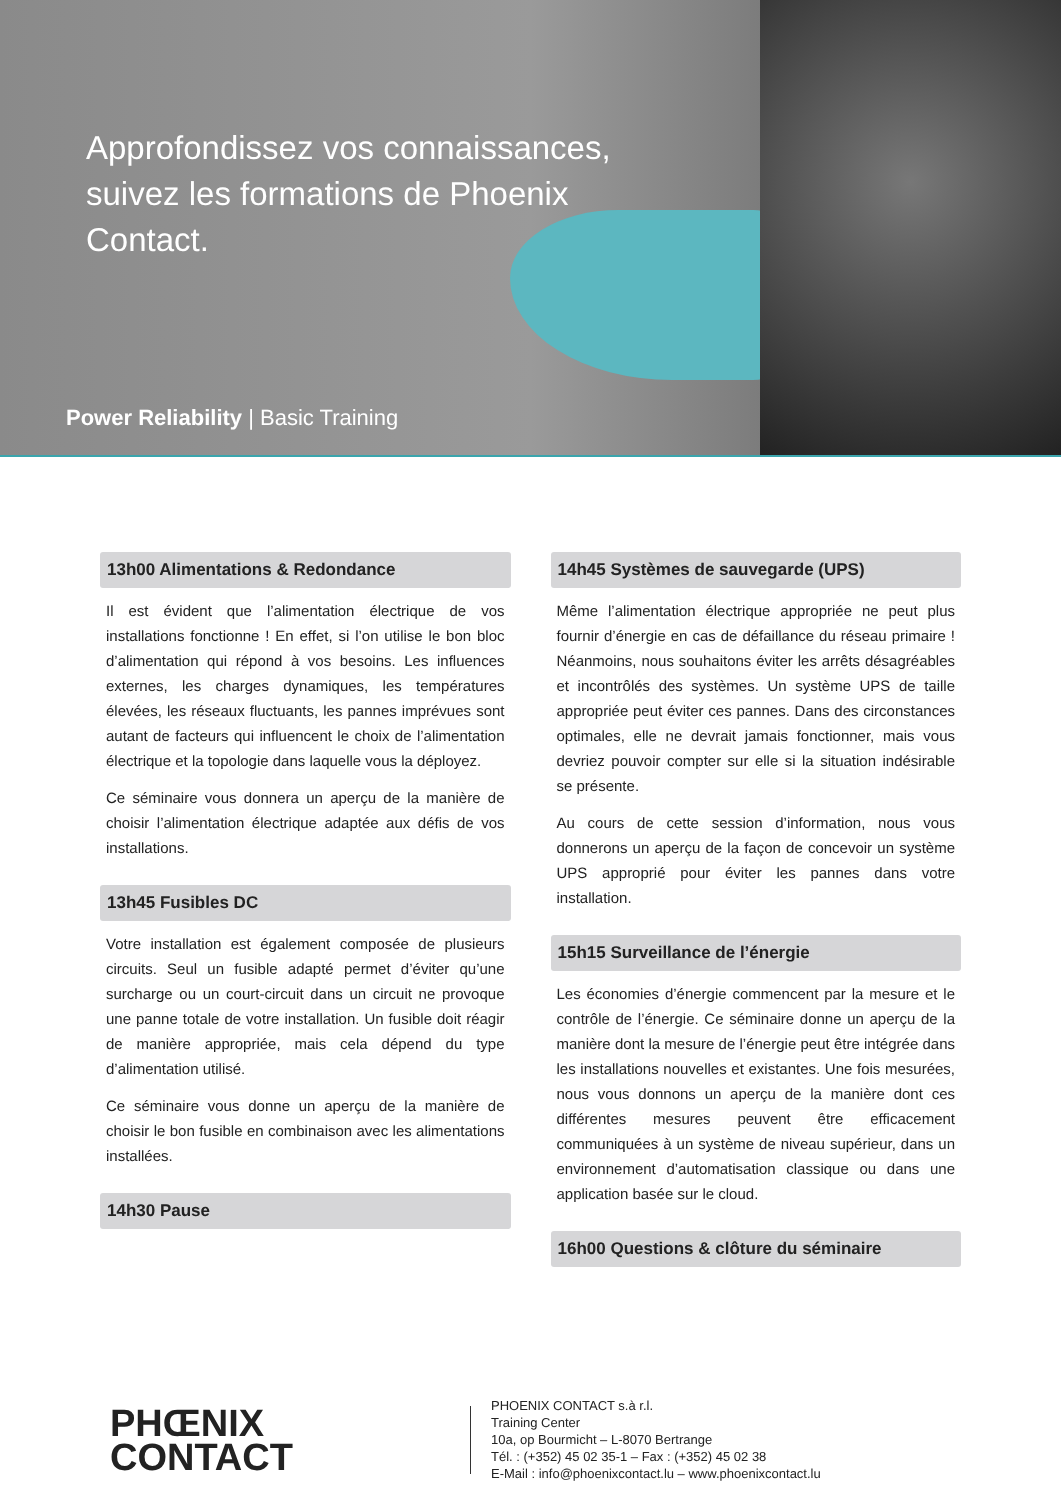Approfondissez vos connaissances, suivez les formations de Phoenix Contact.
Power Reliability | Basic Training
13h00 Alimentations & Redondance
Il est évident que l’alimentation électrique de vos installations fonctionne ! En effet, si l’on utilise le bon bloc d’alimentation qui répond à vos besoins. Les influences externes, les charges dynamiques, les températures élevées, les réseaux fluctuants, les pannes imprévues sont autant de facteurs qui influencent le choix de l’alimentation électrique et la topologie dans laquelle vous la déployez.
Ce séminaire vous donnera un aperçu de la manière de choisir l’alimentation électrique adaptée aux défis de vos installations.
13h45 Fusibles DC
Votre installation est également composée de plusieurs circuits. Seul un fusible adapté permet d’éviter qu’une surcharge ou un court-circuit dans un circuit ne provoque une panne totale de votre installation. Un fusible doit réagir de manière appropriée, mais cela dépend du type d’alimentation utilisé.
Ce séminaire vous donne un aperçu de la manière de choisir le bon fusible en combinaison avec les alimentations installées.
14h30 Pause
14h45 Systèmes de sauvegarde (UPS)
Même l’alimentation électrique appropriée ne peut plus fournir d’énergie en cas de défaillance du réseau primaire ! Néanmoins, nous souhaitons éviter les arrêts désagréables et incontrôlés des systèmes. Un système UPS de taille appropriée peut éviter ces pannes. Dans des circonstances optimales, elle ne devrait jamais fonctionner, mais vous devriez pouvoir compter sur elle si la situation indésirable se présente.
Au cours de cette session d’information, nous vous donnerons un aperçu de la façon de concevoir un système UPS approprié pour éviter les pannes dans votre installation.
15h15 Surveillance de l’énergie
Les économies d’énergie commencent par la mesure et le contrôle de l’énergie. Ce séminaire donne un aperçu de la manière dont la mesure de l’énergie peut être intégrée dans les installations nouvelles et existantes. Une fois mesurées, nous vous donnons un aperçu de la manière dont ces différentes mesures peuvent être efficacement communiquées à un système de niveau supérieur, dans un environnement d’automatisation classique ou dans une application basée sur le cloud.
16h00 Questions & clôture du séminaire
PHŒNIX
CONTACT
PHOENIX CONTACT s.à r.l.
Training Center
10a, op Bourmicht – L-8070 Bertrange
Tél. : (+352) 45 02 35-1 – Fax : (+352) 45 02 38
E-Mail : info@phoenixcontact.lu – www.phoenixcontact.lu